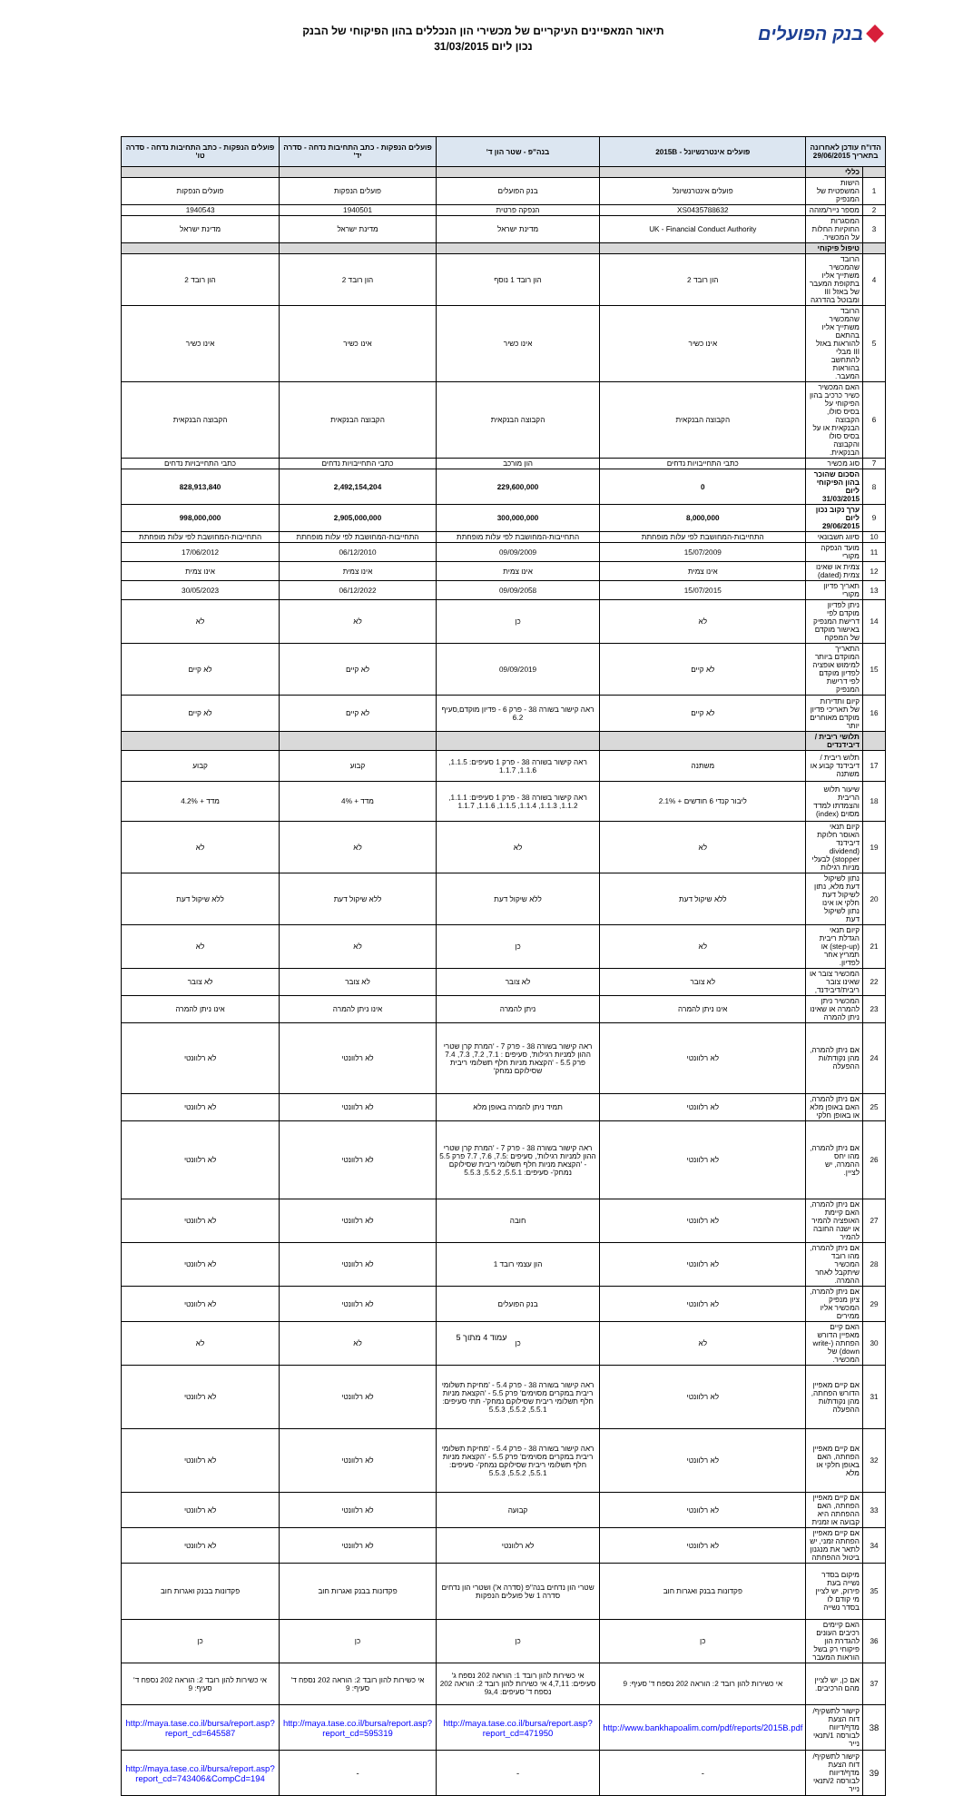בנק הפועלים
תיאור המאפיינים העיקריים של מכשירי הון הנכללים בהון הפיקוחי של הבנק
נכון ליום 31/03/2015
| הדו"ח עודכן לאחרונה בתאריך 29/06/2015 | | פועלים אינטרנשיונל - 2015B | בנה"פ - שטר הון ד' | פועלים הנפקות - כתב התחיבות נדחה - סדרה יד' | פועלים הנפקות - כתב התחיבות נדחה - סדרה טו' |
| --- | --- | --- | --- | --- | --- |
| | כללי | | | | |
| 1 | הישות המשפטית של המנפיק | פועלים אינטרנשיונל | בנק הפועלים | פועלים הנפקות | פועלים הנפקות |
| 2 | מספר נייר/מזהה | XS0435788632 | הנפקה פרטית | 1940501 | 1940543 |
| 3 | המסגרות החוקיות החלות על המכשיר. | UK - Financial Conduct Authority | מדינת ישראל | מדינת ישראל | מדינת ישראל |
| | טיפול פיקוחי | | | | |
| 4 | הרובד שהמכשיר משתייך אליו בתקופת המעבר של באזל III ומבוטל בהדרגה | הון רובד 2 | הון רובד 1 נוסף | הון רובד 2 | הון רובד 2 |
| 5 | הרובד שהמכשיר משתייך אליו בהתאם להוראות באזל III מבלי להתחשב בהוראות המעבר. | אינו כשיר | אינו כשיר | אינו כשיר | אינו כשיר |
| 6 | האם המכשיר כשיר כרכיב בהון הפיקוחי על בסיס סולו, הקבוצה הבנקאית או על בסיס סולו והקבוצה הבנקאית. | הקבוצה הבנקאית | הקבוצה הבנקאית | הקבוצה הבנקאית | הקבוצה הבנקאית |
| 7 | סוג מכשיר | כתבי התחייבויות נדחים | הון מורכב | כתבי התחייבויות נדחים | כתבי התחייבויות נדחים |
| 8 | הסכום שהוכר בהון הפיקוחי ליום 31/03/2015 | 0 | 229,600,000 | 2,492,154,204 | 828,913,840 |
| 9 | ערך נקוב נכון ליום 29/06/2015 | 8,000,000 | 300,000,000 | 2,905,000,000 | 998,000,000 |
| 10 | סיווג חשבונאי | התחייבות-המחושבת לפי עלות מופחתת | התחייבות-המחושבת לפי עלות מופחתת | התחייבות-המחושבת לפי עלות מופחתת | התחייבות-המחושבת לפי עלות מופחתת |
| 11 | מועד הנפקה מקורי | 15/07/2009 | 09/09/2009 | 06/12/2010 | 17/06/2012 |
| 12 | צמית או שאינו צמית (dated) | אינו צמית | אינו צמית | אינו צמית | אינו צמית |
| 13 | תאריך פדיון מקורי | 15/07/2015 | 09/09/2058 | 06/12/2022 | 30/05/2023 |
| 14 | ניתן לפדיון מוקדם לפי דרישת המנפיק באישור מוקדם של המפקח | לא | כן | לא | לא |
| 15 | התאריך המוקדם ביותר למימוש אופציה לפדיון מוקדם לפי דרישת המנפיק | לא קיים | 09/09/2019 | לא קיים | לא קיים |
| 16 | קיום ותדירות של תאריכי פדיון מוקדם מאוחרים יותר | לא קיים | ראה קישור בשורה 38 - פרק 6 - פדיון מוקדם,סעיף 6.2 | לא קיים | לא קיים |
| | תלושי ריבית / דיבידנדים | | | | |
| 17 | תלוש ריבית / דיבידנד קבוע או משתנה | משתנה | ראה קישור בשורה 38 - פרק 1 סעיפים: 1.1.5, 1.1.6, 1.1.7 | קבוע | קבוע |
| 18 | שיעור תלוש הריבית והצמדתו למדד מסוים (index) | ליבור קנדי 6 חודשים + 2.1% | ראה קישור בשורה 38 - פרק 1 סעיפים: 1.1.1, 1.1.2, 1.1.3, 1.1.4, 1.1.5, 1.1.6, 1.1.7 | מדד + 4% | מדד + 4.2% |
| 19 | קיום תנאי האוסר חלוקת דיבידנד (dividend stopper) לבעלי מניות רגילות | לא | לא | לא | לא |
| 20 | נתון לשיקול דעת מלא, נתון לשיקול דעת חלקי או אינו נתון לשיקול דעת | ללא שיקול דעת | ללא שיקול דעת | ללא שיקול דעת | ללא שיקול דעת |
| 21 | קיום תנאי הגדלת ריבית (step-up) או תמריץ אחר לפדיון. | לא | כן | לא | לא |
| 22 | המכשיר צובר או שאינו צובר ריבית/דיבידנד, | לא צובר | לא צובר | לא צובר | לא צובר |
| 23 | המכשיר ניתן להמרה או שאינו ניתן להמרה | אינו ניתן להמרה | ניתן להמרה | אינו ניתן להמרה | אינו ניתן להמרה |
| 24 | אם ניתן להמרה, מהן נקודת/ות ההפעלה | לא רלוונטי | ראה קישור בשורה 38 - פרק 7 - 'המרת קרן שטרי ההון למניות רגילות', סעיפים : 7.1, 7.2, 7.3, 7.4 פרק 5.5 - 'הקצאת מניות חלף תשלומי ריבית שסילוקם נמחק' | לא רלוונטי | לא רלוונטי |
| 25 | אם ניתן להמרה, האם באופן מלא או באופן חלקי | לא רלוונטי | תמיד ניתן להמרה באופן מלא | לא רלוונטי | לא רלוונטי |
| 26 | אם ניתן להמרה, מהו יחס ההמרה, יש לציין. | לא רלוונטי | ראה קישור בשורה 38 - פרק 7 - 'המרת קרן שטרי ההון למניות רגילות', סעיפים :7.5, 7.6, 7.7 פרק 5.5 - 'הקצאת מניות חלף תשלומי ריבית שסילוקם נמחק'- סעיפים: 5.5.1, 5.5.2, 5.5.3 | לא רלוונטי | לא רלוונטי |
| 27 | אם ניתן להמרה, האם קיימת האופציה להמיר או ישנה החובה להמיר | לא רלוונטי | חובה | לא רלוונטי | לא רלוונטי |
| 28 | אם ניתן להמרה, מהו רובד המכשיר שיתקבל לאחר ההמרה. | לא רלוונטי | הון עצמי רובד 1 | לא רלוונטי | לא רלוונטי |
| 29 | אם ניתן להמרה, ציון מנפיק המכשיר אליו ממירים | לא רלוונטי | בנק הפועלים | לא רלוונטי | לא רלוונטי |
| 30 | האם קיים מאפיין הדורש הפחתה (write-down) של המכשיר. | לא | כן | לא | לא |
| 31 | אם קיים מאפיין הדורש הפחתה, מהן נקודת/ות ההפעלה | לא רלוונטי | ראה קישור בשורה 38 - פרק 5.4 - 'מחיקת תשלומי ריבית במקרים מסוימים' פרק 5.5 - 'הקצאת מניות חלף תשלומי ריבית שסילוקם נמחק'- תתי סעיפים: 5.5.1, 5.5.2, 5.5.3 | לא רלוונטי | לא רלוונטי |
| 32 | אם קיים מאפיין הפחתה, האם באופן חלקי או מלא | לא רלוונטי | ראה קישור בשורה 38 - פרק 5.4 - 'מחיקת תשלומי ריבית במקרים מסוימים' פרק 5.5 - 'הקצאת מניות חלף תשלומי ריבית שסילוקם נמחק'- סעיפים: 5.5.1, 5.5.2, 5.5.3 | לא רלוונטי | לא רלוונטי |
| 33 | אם קיים מאפיין הפחתה, האם ההפחתה היא קבועה או זמנית | לא רלוונטי | קבועה | לא רלוונטי | לא רלוונטי |
| 34 | אם קיים מאפיין הפחתה זמני, יש לתאר את מנגנון ביטול ההפחתה | לא רלוונטי | לא רלוונטי | לא רלוונטי | לא רלוונטי |
| 35 | מיקום בסדר נשייה בעת פירוק, יש לציין מי קודם לו בסדר נשייה | פקדונות בבנק ואגרות חוב | שטרי הון נדחים בנה"פ (סדרה א') ושטרי הון נדחים סדרה 1 של פועלים הנפקות | פקדונות בבנק ואגרות חוב | פקדונות בבנק ואגרות חוב |
| 36 | האם קיימים רכיבים העונים להגדרת הון פיקוחי רק בשל הוראות המעבר | כן | כן | כן | כן |
| 37 | אם כן, יש לציין מהם הרכיבים. | אי כשירות להון רובד 2: הוראה 202 נספח ד' סעיף: 9 | אי כשירות להון רובד 1: הוראה 202 נספח ג' סעיפים: 4,7,11 אי כשירות להון רובד 2: הוראה 202 נספח ד' סעיפים: 4,ג9 | אי כשירות להון רובד 2: הוראה 202 נספח ד' סעיף: 9 | אי כשירות להון רובד 2: הוראה 202 נספח ד' סעיף: 9 |
| 38 | קישור לתשקיף/ דוח הצעת מדף/דיווח לבורסה 1/תנאי נייר | http://www.bankhapoalim.com/pdf/reports/2015B.pdf | http://maya.tase.co.il/bursa/report.asp?report_cd=471950 | http://maya.tase.co.il/bursa/report.asp?report_cd=595319 | http://maya.tase.co.il/bursa/report.asp?report_cd=645587 |
| 39 | קישור לתשקיף/ דוח הצעת מדף/דיווח לבורסה 2/תנאי נייר | - | - | - | http://maya.tase.co.il/bursa/report.asp?report_cd=743406&CompCd=194 |
עמוד 4 מתוך 5